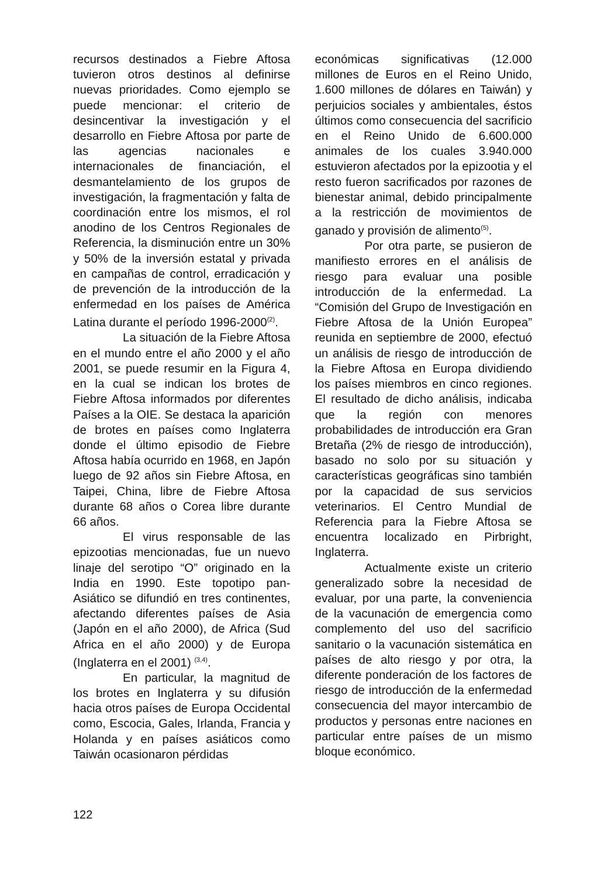recursos destinados a Fiebre Aftosa tuvieron otros destinos al definirse nuevas prioridades. Como ejemplo se puede mencionar: el criterio de desincentivar la investigación y el desarrollo en Fiebre Aftosa por parte de las agencias nacionales e internacionales de financiación, el desmantelamiento de los grupos de investigación, la fragmentación y falta de coordinación entre los mismos, el rol anodino de los Centros Regionales de Referencia, la disminución entre un 30% y 50% de la inversión estatal y privada en campañas de control, erradicación y de prevención de la introducción de la enfermedad en los países de América Latina durante el período 1996-2000<sup>(2)</sup>.
La situación de la Fiebre Aftosa en el mundo entre el año 2000 y el año 2001, se puede resumir en la Figura 4, en la cual se indican los brotes de Fiebre Aftosa informados por diferentes Países a la OIE. Se destaca la aparición de brotes en países como Inglaterra donde el último episodio de Fiebre Aftosa había ocurrido en 1968, en Japón luego de 92 años sin Fiebre Aftosa, en Taipei, China, libre de Fiebre Aftosa durante 68 años o Corea libre durante 66 años.
El virus responsable de las epizootias mencionadas, fue un nuevo linaje del serotipo “O” originado en la India en 1990. Este topotipo pan-Asiático se difundió en tres continentes, afectando diferentes países de Asia (Japón en el año 2000), de Africa (Sud Africa en el año 2000) y de Europa (Inglaterra en el 2001) <sup>(3,4)</sup>.
En particular, la magnitud de los brotes en Inglaterra y su difusión hacia otros países de Europa Occidental como, Escocia, Gales, Irlanda, Francia y Holanda y en países asiáticos como Taiwán ocasionaron pérdidas
económicas significativas (12.000 millones de Euros en el Reino Unido, 1.600 millones de dólares en Taiwán) y perjuicios sociales y ambientales, éstos últimos como consecuencia del sacrificio en el Reino Unido de 6.600.000 animales de los cuales 3.940.000 estuvieron afectados por la epizootia y el resto fueron sacrificados por razones de bienestar animal, debido principalmente a la restricción de movimientos de ganado y provisión de alimento<sup>(5)</sup>.
Por otra parte, se pusieron de manifiesto errores en el análisis de riesgo para evaluar una posible introducción de la enfermedad. La “Comisión del Grupo de Investigación en Fiebre Aftosa de la Unión Europea” reunida en septiembre de 2000, efectuó un análisis de riesgo de introducción de la Fiebre Aftosa en Europa dividiendo los países miembros en cinco regiones. El resultado de dicho análisis, indicaba que la región con menores probabilidades de introducción era Gran Bretaña (2% de riesgo de introducción), basado no solo por su situación y características geográficas sino también por la capacidad de sus servicios veterinarios. El Centro Mundial de Referencia para la Fiebre Aftosa se encuentra localizado en Pirbright, Inglaterra.
Actualmente existe un criterio generalizado sobre la necesidad de evaluar, por una parte, la conveniencia de la vacunación de emergencia como complemento del uso del sacrificio sanitario o la vacunación sistemática en países de alto riesgo y por otra, la diferente ponderación de los factores de riesgo de introducción de la enfermedad consecuencia del mayor intercambio de productos y personas entre naciones en particular entre países de un mismo bloque económico.
122